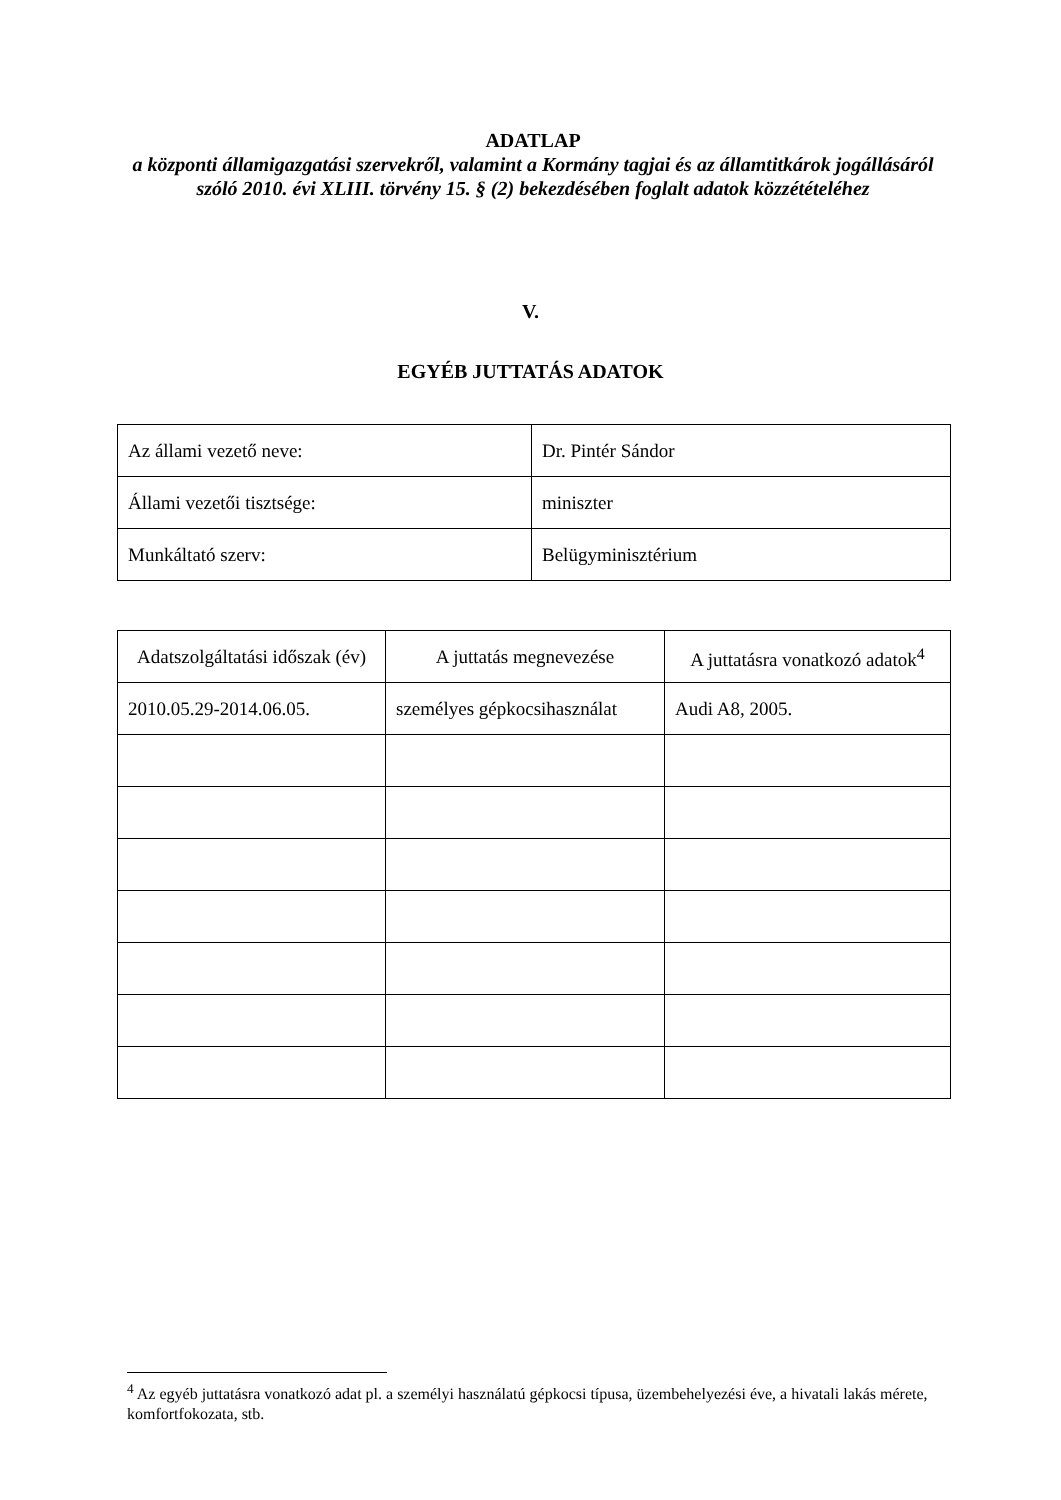ADATLAP
a központi államigazgatási szervekről, valamint a Kormány tagjai és az államtitkárok jogállásáról szóló 2010. évi XLIII. törvény 15. § (2) bekezdésében foglalt adatok közzétételéhez
V.
EGYÉB JUTTATÁS ADATOK
| Az állami vezető neve: | Dr. Pintér Sándor |
| Állami vezetői tisztsége: | miniszter |
| Munkáltató szerv: | Belügyminisztérium |
| Adatszolgáltatási időszak (év) | A juttatás megnevezése | A juttatásra vonatkozó adatok<sup>4</sup> |
| --- | --- | --- |
| 2010.05.29-2014.06.05. | személyes gépkocsihasználat | Audi A8, 2005. |
<sup>4</sup> Az egyéb juttatásra vonatkozó adat pl. a személyi használatú gépkocsi típusa, üzembehelyezési éve, a hivatali lakás mérete, komfortfokozata, stb.